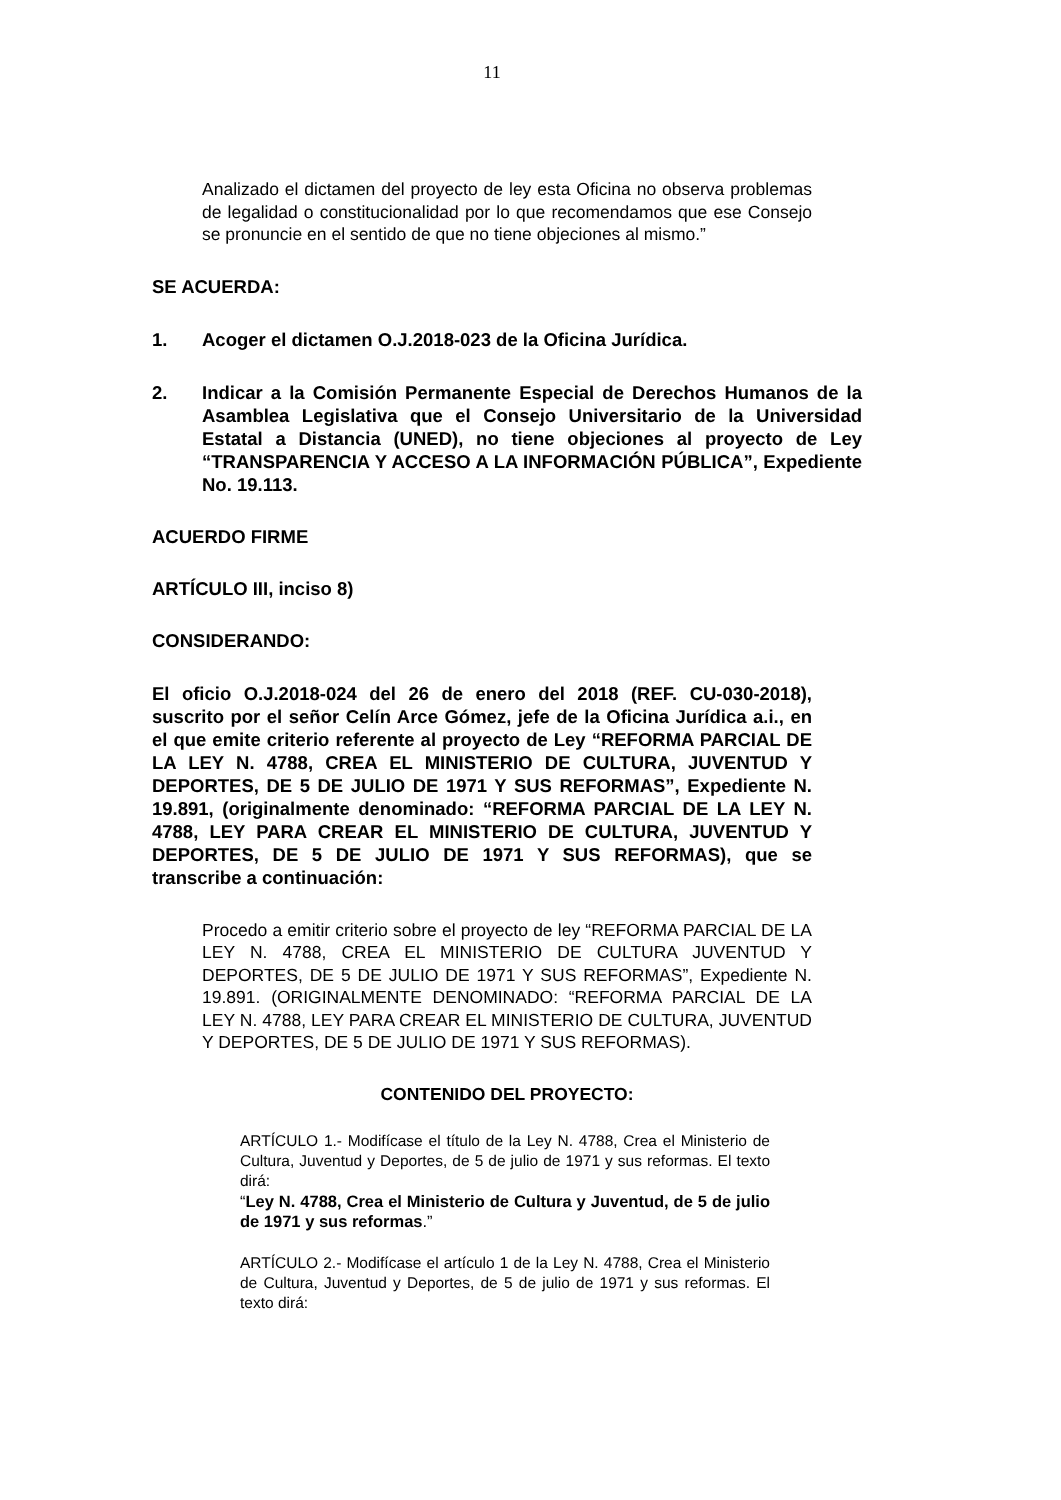11
Analizado el dictamen del proyecto de ley esta Oficina no observa problemas de legalidad o constitucionalidad por lo que recomendamos que ese Consejo se pronuncie en el sentido de que no tiene objeciones al mismo.”
SE ACUERDA:
1. Acoger el dictamen O.J.2018-023 de la Oficina Jurídica.
2. Indicar a la Comisión Permanente Especial de Derechos Humanos de la Asamblea Legislativa que el Consejo Universitario de la Universidad Estatal a Distancia (UNED), no tiene objeciones al proyecto de Ley “TRANSPARENCIA Y ACCESO A LA INFORMACIÓN PÚBLICA”, Expediente No. 19.113.
ACUERDO FIRME
ARTÍCULO III, inciso 8)
CONSIDERANDO:
El oficio O.J.2018-024 del 26 de enero del 2018 (REF. CU-030-2018), suscrito por el señor Celín Arce Gómez, jefe de la Oficina Jurídica a.i., en el que emite criterio referente al proyecto de Ley “REFORMA PARCIAL DE LA LEY N. 4788, CREA EL MINISTERIO DE CULTURA, JUVENTUD Y DEPORTES, DE 5 DE JULIO DE 1971 Y SUS REFORMAS”, Expediente N. 19.891, (originalmente denominado: “REFORMA PARCIAL DE LA LEY N. 4788, LEY PARA CREAR EL MINISTERIO DE CULTURA, JUVENTUD Y DEPORTES, DE 5 DE JULIO DE 1971 Y SUS REFORMAS), que se transcribe a continuación:
Procedo a emitir criterio sobre el proyecto de ley “REFORMA PARCIAL DE LA LEY N. 4788, CREA EL MINISTERIO DE CULTURA JUVENTUD Y DEPORTES, DE 5 DE JULIO DE 1971 Y SUS REFORMAS”, Expediente N. 19.891. (ORIGINALMENTE DENOMINADO: “REFORMA PARCIAL DE LA LEY N. 4788, LEY PARA CREAR EL MINISTERIO DE CULTURA, JUVENTUD Y DEPORTES, DE 5 DE JULIO DE 1971 Y SUS REFORMAS).
CONTENIDO DEL PROYECTO:
ARTÍCULO 1.- Modifícase el título de la Ley N. 4788, Crea el Ministerio de Cultura, Juventud y Deportes, de 5 de julio de 1971 y sus reformas. El texto dirá:
“Ley N. 4788, Crea el Ministerio de Cultura y Juventud, de 5 de julio de 1971 y sus reformas.”
ARTÍCULO 2.- Modifícase el artículo 1 de la Ley N. 4788, Crea el Ministerio de Cultura, Juventud y Deportes, de 5 de julio de 1971 y sus reformas. El texto dirá: